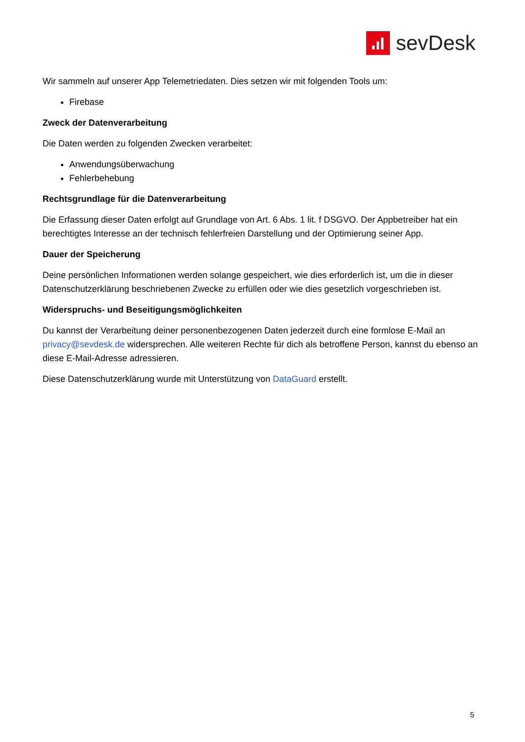sevDesk
Wir sammeln auf unserer App Telemetriedaten. Dies setzen wir mit folgenden Tools um:
Firebase
Zweck der Datenverarbeitung
Die Daten werden zu folgenden Zwecken verarbeitet:
Anwendungsüberwachung
Fehlerbehebung
Rechtsgrundlage für die Datenverarbeitung
Die Erfassung dieser Daten erfolgt auf Grundlage von Art. 6 Abs. 1 lit. f DSGVO. Der Appbetreiber hat ein berechtigtes Interesse an der technisch fehlerfreien Darstellung und der Optimierung seiner App.
Dauer der Speicherung
Deine persönlichen Informationen werden solange gespeichert, wie dies erforderlich ist, um die in dieser Datenschutzerklärung beschriebenen Zwecke zu erfüllen oder wie dies gesetzlich vorgeschrieben ist.
Widerspruchs- und Beseitigungsmöglichkeiten
Du kannst der Verarbeitung deiner personenbezogenen Daten jederzeit durch eine formlose E-Mail an privacy@sevdesk.de widersprechen. Alle weiteren Rechte für dich als betroffene Person, kannst du ebenso an diese E-Mail-Adresse adressieren.
Diese Datenschutzerklärung wurde mit Unterstützung von DataGuard erstellt.
5